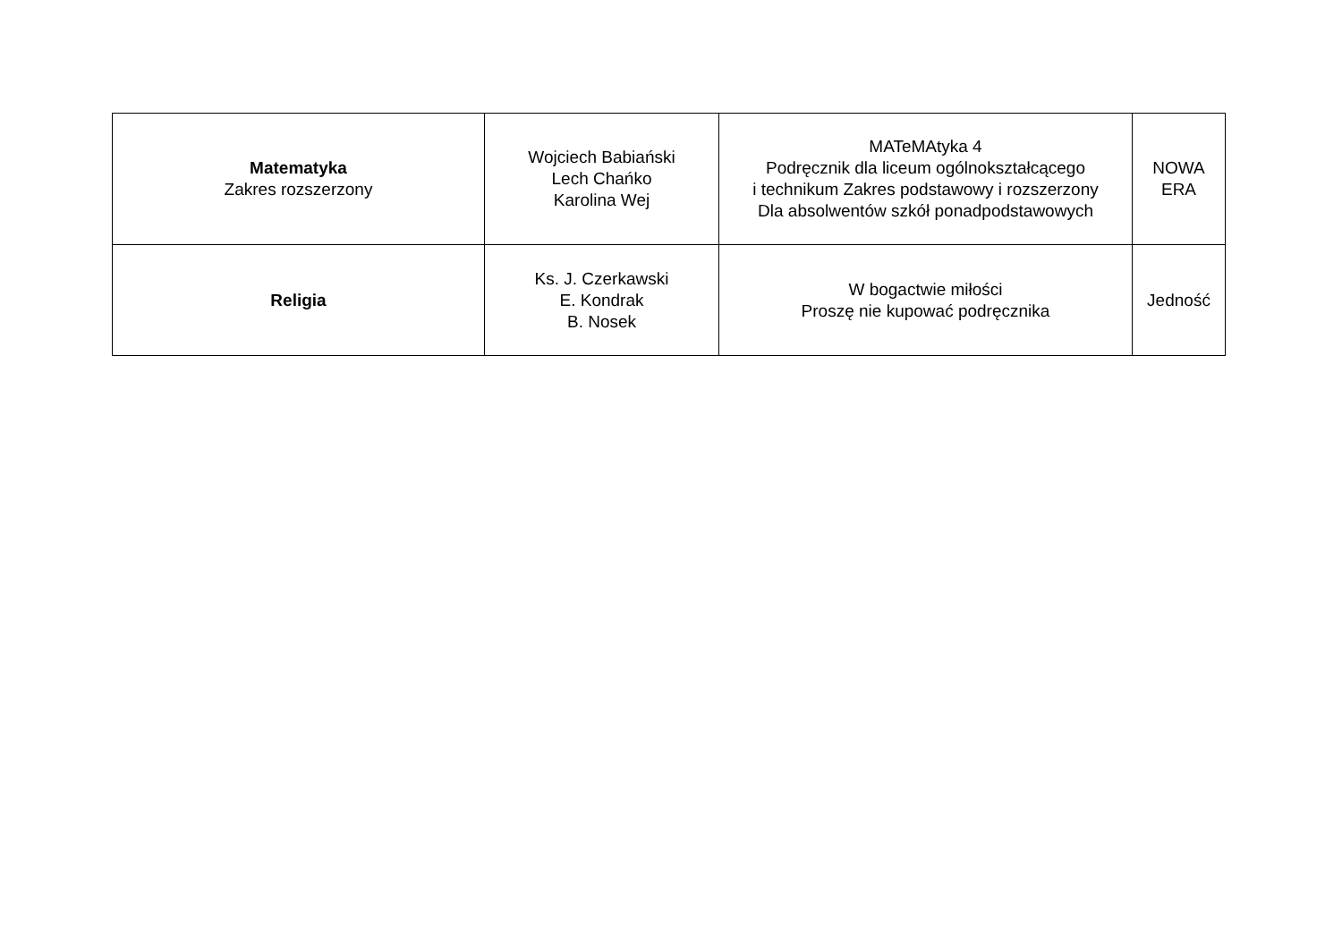| Matematyka Zakres rozszerzony | Wojciech Babiański Lech Chańko Karolina Wej | MATeMAtyka 4 Podręcznik dla liceum ogólnokształcącego i technikum Zakres podstawowy i rozszerzony Dla absolwentów szkół ponadpodstawowych | NOWA ERA |
| Religia | Ks. J. Czerkawski E. Kondrak B. Nosek | W bogactwie miłości Proszę nie kupować podręcznika | Jedność |